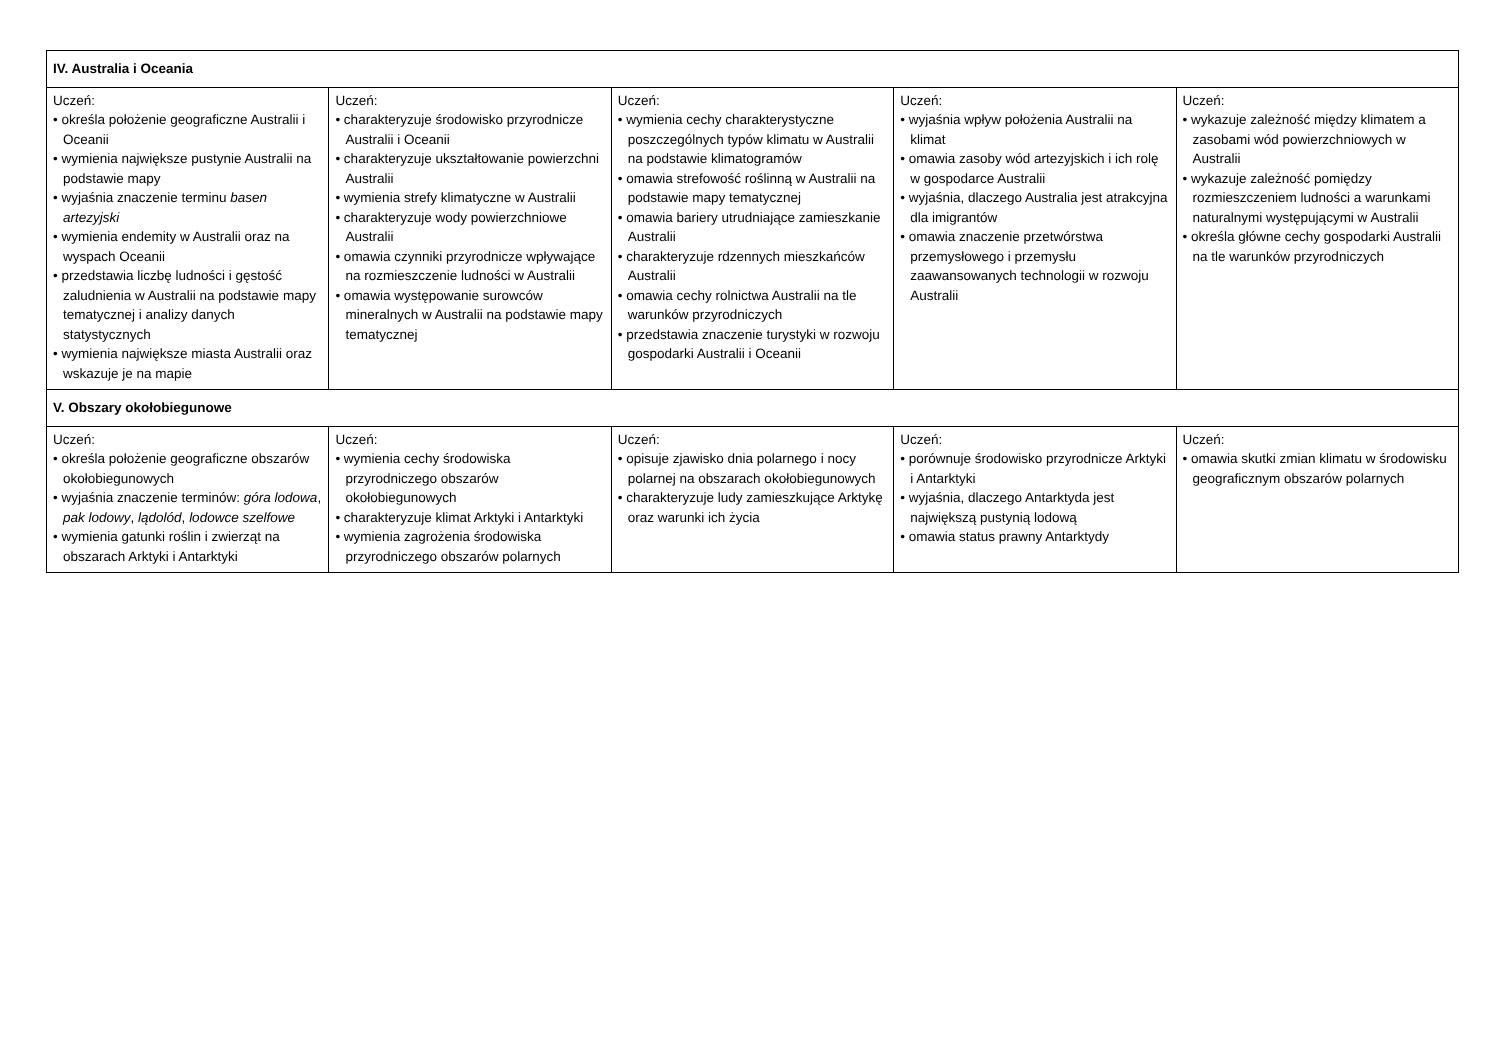| IV. Australia i Oceania | | | | |
| --- | --- | --- | --- | --- |
| Uczeń: • określa położenie geograficzne Australii i Oceanii • wymienia największe pustynie Australii na podstawie mapy • wyjaśnia znaczenie terminu basen artezyjski • wymienia endemity w Australii oraz na wyspach Oceanii • przedstawia liczbę ludności i gęstość zaludnienia w Australii na podstawie mapy tematycznej i analizy danych statystycznych • wymienia największe miasta Australii oraz wskazuje je na mapie | Uczeń: • charakteryzuje środowisko przyrodnicze Australii i Oceanii • charakteryzuje ukształtowanie powierzchni Australii • wymienia strefy klimatyczne w Australii • charakteryzuje wody powierzchniowe Australii • omawia czynniki przyrodnicze wpływające na rozmieszczenie ludności w Australii • omawia występowanie surowców mineralnych w Australii na podstawie mapy tematycznej | Uczeń: • wymienia cechy charakterystyczne poszczególnych typów klimatu w Australii na podstawie klimatogramów • omawia strefowość roślinną w Australii na podstawie mapy tematycznej • omawia bariery utrudniające zamieszkanie Australii • charakteryzuje rdzennych mieszkańców Australii • omawia cechy rolnictwa Australii na tle warunków przyrodniczych • przedstawia znaczenie turystyki w rozwoju gospodarki Australii i Oceanii | Uczeń: • wyjaśnia wpływ położenia Australii na klimat • omawia zasoby wód artezyjskich i ich rolę w gospodarce Australii • wyjaśnia, dlaczego Australia jest atrakcyjna dla imigrantów • omawia znaczenie przetwórstwa przemysłowego i przemysłu zaawansowanych technologii w rozwoju Australii | Uczeń: • wykazuje zależność między klimatem a zasobami wód powierzchniowych w Australii • wykazuje zależność pomiędzy rozmieszczeniem ludności a warunkami naturalnymi występującymi w Australii • określa główne cechy gospodarki Australii na tle warunków przyrodniczych |
| V. Obszary okołobiegunowe | | | | |
| Uczeń: • określa położenie geograficzne obszarów okołobiegunowych • wyjaśnia znaczenie terminów: góra lodowa , pak lodowy , lądolód , lodowce szelfowe • wymienia gatunki roślin i zwierząt na obszarach Arktyki i Antarktyki | Uczeń: • wymienia cechy środowiska przyrodniczego obszarów okołobiegunowych • charakteryzuje klimat Arktyki i Antarktyki • wymienia zagrożenia środowiska przyrodniczego obszarów polarnych | Uczeń: • opisuje zjawisko dnia polarnego i nocy polarnej na obszarach okołobiegunowych • charakteryzuje ludy zamieszkujące Arktykę oraz warunki ich życia | Uczeń: • porównuje środowisko przyrodnicze Arktyki i Antarktyki • wyjaśnia, dlaczego Antarktyda jest największą pustynią lodową • omawia status prawny Antarktydy | Uczeń: • omawia skutki zmian klimatu w środowisku geograficznym obszarów polarnych |